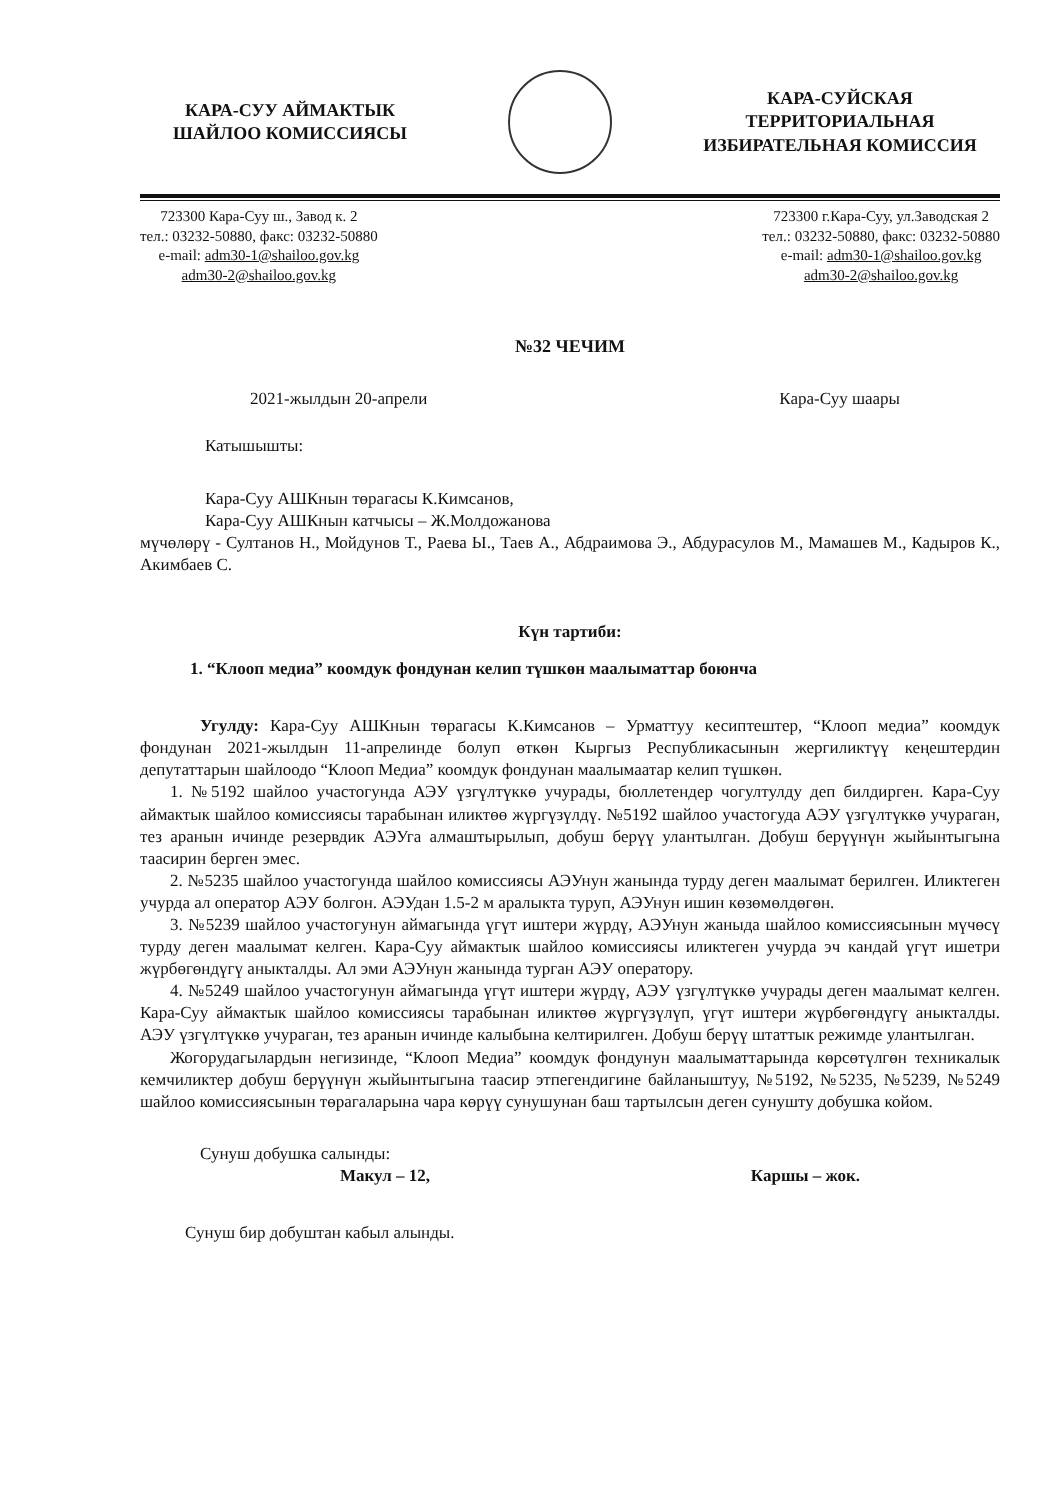КАРА-СУУ АЙМАКТЫК
ШАЙЛОО КОМИССИЯСЫ
КАРА-СУЙСКАЯ
ТЕРРИТОРИАЛЬНАЯ
ИЗБИРАТЕЛЬНАЯ КОМИССИЯ
723300 Кара-Суу ш., Завод к. 2
тел.: 03232-50880, факс: 03232-50880
e-mail: adm30-1@shailoo.gov.kg
adm30-2@shailoo.gov.kg
723300 г.Кара-Суу, ул.Заводская 2
тел.: 03232-50880, факс: 03232-50880
e-mail: adm30-1@shailoo.gov.kg
adm30-2@shailoo.gov.kg
№32 ЧЕЧИМ
2021-жылдын 20-апрели Кара-Суу шаары
Катышышты:
Кара-Суу АШКнын төрагасы К.Кимсанов,
Кара-Суу АШКнын катчысы – Ж.Молдожанова
мүчөлөрү - Султанов Н., Мойдунов Т., Раева Ы., Таев А., Абдраимова Э., Абдурасулов М., Мамашев М., Кадыров К., Акимбаев С.
Күн тартиби:
1. “Клооп медиа” коомдук фондунан келип түшкөн маалыматтар боюнча
Угулду: Кара-Суу АШКнын төрагасы К.Кимсанов – Урматтуу кесиптештер, “Клооп медиа” коомдук фондунан 2021-жылдын 11-апрелинде болуп өткөн Кыргыз Республикасынын жергиликтүү кеңештердин депутаттарын шайлоодо “Клооп Медиа” коомдук фондунан маалымаатар келип түшкөн.
1. №5192 шайлоо участогунда АЭУ үзгүлтүккө учурады, бюллетендер чогултулду деп билдирген. Кара-Суу аймактык шайлоо комиссиясы тарабынан иликтөө жүргүзүлдү. №5192 шайлоо участогуда АЭУ үзгүлтүккө учураган, тез аранын ичинде резервдик АЭУга алмаштырылып, добуш берүү улантылган. Добуш берүүнүн жыйынтыгына таасирин берген эмес.
2. №5235 шайлоо участогунда шайлоо комиссиясы АЭУнун жанында турду деген маалымат берилген. Иликтеген учурда ал оператор АЭУ болгон. АЭУдан 1.5-2 м аралыкта туруп, АЭУнун ишин көзөмөлдөгөн.
3. №5239 шайлоо участогунун аймагында үгүт иштери жүрдү, АЭУнун жаныда шайлоо комиссиясынын мүчөсү турду деген маалымат келген. Кара-Суу аймактык шайлоо комиссиясы иликтеген учурда эч кандай үгүт ишетри жүрбөгөндүгү аныкталды. Ал эми АЭУнун жанында турган АЭУ оператору.
4. №5249 шайлоо участогунун аймагында үгүт иштери жүрдү, АЭУ үзгүлтүккө учурады деген маалымат келген. Кара-Суу аймактык шайлоо комиссиясы тарабынан иликтөө жүргүзүлүп, үгүт иштери жүрбөгөндүгү аныкталды. АЭУ үзгүлтүккө учураган, тез аранын ичинде калыбына келтирилген. Добуш берүү штаттык режимде улантылган.
Жогорудагылардын негизинде, “Клооп Медиа” коомдук фондунун маалыматтарында көрсөтүлгөн техникалык кемчиликтер добуш берүүнүн жыйынтыгына таасир этпегендигине байланыштуу, №5192, №5235, №5239, №5249 шайлоо комиссиясынын төрагаларына чара көрүү сунушунан баш тартылсын деген сунушту добушка койом.
Сунуш добушка салынды:
Макул – 12, Каршы – жок.
Сунуш бир добуштан кабыл алынды.